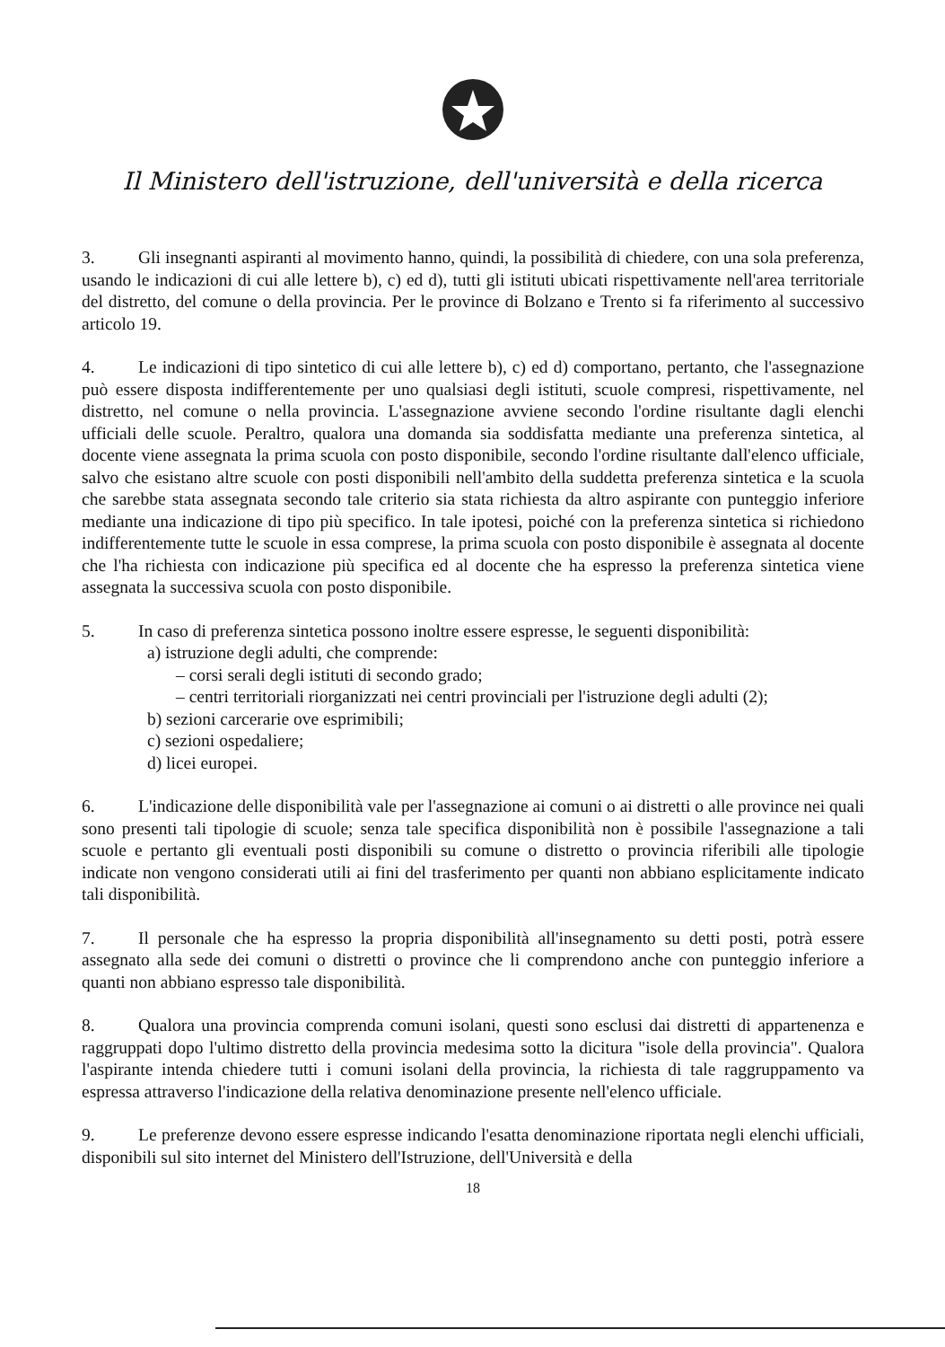Il Ministero dell'istruzione, dell'università e della ricerca
3. Gli insegnanti aspiranti al movimento hanno, quindi, la possibilità di chiedere, con una sola preferenza, usando le indicazioni di cui alle lettere b), c) ed d), tutti gli istituti ubicati rispettivamente nell'area territoriale del distretto, del comune o della provincia. Per le province di Bolzano e Trento si fa riferimento al successivo articolo 19.
4. Le indicazioni di tipo sintetico di cui alle lettere b), c) ed d) comportano, pertanto, che l'assegnazione può essere disposta indifferentemente per uno qualsiasi degli istituti, scuole compresi, rispettivamente, nel distretto, nel comune o nella provincia. L'assegnazione avviene secondo l'ordine risultante dagli elenchi ufficiali delle scuole. Peraltro, qualora una domanda sia soddisfatta mediante una preferenza sintetica, al docente viene assegnata la prima scuola con posto disponibile, secondo l'ordine risultante dall'elenco ufficiale, salvo che esistano altre scuole con posti disponibili nell'ambito della suddetta preferenza sintetica e la scuola che sarebbe stata assegnata secondo tale criterio sia stata richiesta da altro aspirante con punteggio inferiore mediante una indicazione di tipo più specifico. In tale ipotesi, poiché con la preferenza sintetica si richiedono indifferentemente tutte le scuole in essa comprese, la prima scuola con posto disponibile è assegnata al docente che l'ha richiesta con indicazione più specifica ed al docente che ha espresso la preferenza sintetica viene assegnata la successiva scuola con posto disponibile.
5. In caso di preferenza sintetica possono inoltre essere espresse, le seguenti disponibilità:
a) istruzione degli adulti, che comprende:
– corsi serali degli istituti di secondo grado;
– centri territoriali riorganizzati nei centri provinciali per l'istruzione degli adulti (2);
b) sezioni carcerarie ove esprimibili;
c) sezioni ospedaliere;
d) licei europei.
6. L'indicazione delle disponibilità vale per l'assegnazione ai comuni o ai distretti o alle province nei quali sono presenti tali tipologie di scuole; senza tale specifica disponibilità non è possibile l'assegnazione a tali scuole e pertanto gli eventuali posti disponibili su comune o distretto o provincia riferibili alle tipologie indicate non vengono considerati utili ai fini del trasferimento per quanti non abbiano esplicitamente indicato tali disponibilità.
7. Il personale che ha espresso la propria disponibilità all'insegnamento su detti posti, potrà essere assegnato alla sede dei comuni o distretti o province che li comprendono anche con punteggio inferiore a quanti non abbiano espresso tale disponibilità.
8. Qualora una provincia comprenda comuni isolani, questi sono esclusi dai distretti di appartenenza e raggruppati dopo l'ultimo distretto della provincia medesima sotto la dicitura "isole della provincia". Qualora l'aspirante intenda chiedere tutti i comuni isolani della provincia, la richiesta di tale raggruppamento va espressa attraverso l'indicazione della relativa denominazione presente nell'elenco ufficiale.
9. Le preferenze devono essere espresse indicando l'esatta denominazione riportata negli elenchi ufficiali, disponibili sul sito internet del Ministero dell'Istruzione, dell'Università e della
18